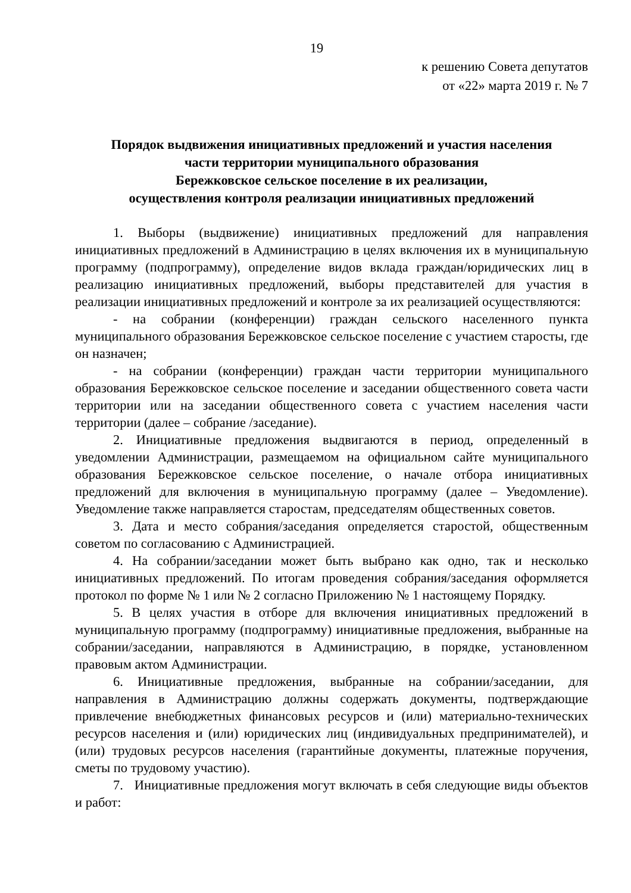19
к решению Совета депутатов
от «22» марта 2019 г. № 7
Порядок выдвижения инициативных предложений и участия населения
части территории муниципального образования
Бережковское сельское поселение в их реализации,
осуществления контроля реализации инициативных предложений
1. Выборы (выдвижение) инициативных предложений для направления инициативных предложений в Администрацию в целях включения их в муниципальную программу (подпрограмму), определение видов вклада граждан/юридических лиц в реализацию инициативных предложений, выборы представителей для участия в реализации инициативных предложений и контроле за их реализацией осуществляются:
- на собрании (конференции) граждан сельского населенного пункта муниципального образования Бережковское сельское поселение с участием старосты, где он назначен;
- на собрании (конференции) граждан части территории муниципального образования Бережковское сельское поселение и заседании общественного совета части территории или на заседании общественного совета с участием населения части территории (далее – собрание /заседание).
2. Инициативные предложения выдвигаются в период, определенный в уведомлении Администрации, размещаемом на официальном сайте муниципального образования Бережковское сельское поселение, о начале отбора инициативных предложений для включения в муниципальную программу (далее – Уведомление). Уведомление также направляется старостам, председателям общественных советов.
3. Дата и место собрания/заседания определяется старостой, общественным советом по согласованию с Администрацией.
4. На собрании/заседании может быть выбрано как одно, так и несколько инициативных предложений. По итогам проведения собрания/заседания оформляется протокол по форме № 1 или № 2 согласно Приложению № 1 настоящему Порядку.
5. В целях участия в отборе для включения инициативных предложений в муниципальную программу (подпрограмму) инициативные предложения, выбранные на собрании/заседании, направляются в Администрацию, в порядке, установленном правовым актом Администрации.
6. Инициативные предложения, выбранные на собрании/заседании, для направления в Администрацию должны содержать документы, подтверждающие привлечение внебюджетных финансовых ресурсов и (или) материально-технических ресурсов населения и (или) юридических лиц (индивидуальных предпринимателей), и (или) трудовых ресурсов населения (гарантийные документы, платежные поручения, сметы по трудовому участию).
7. Инициативные предложения могут включать в себя следующие виды объектов и работ: